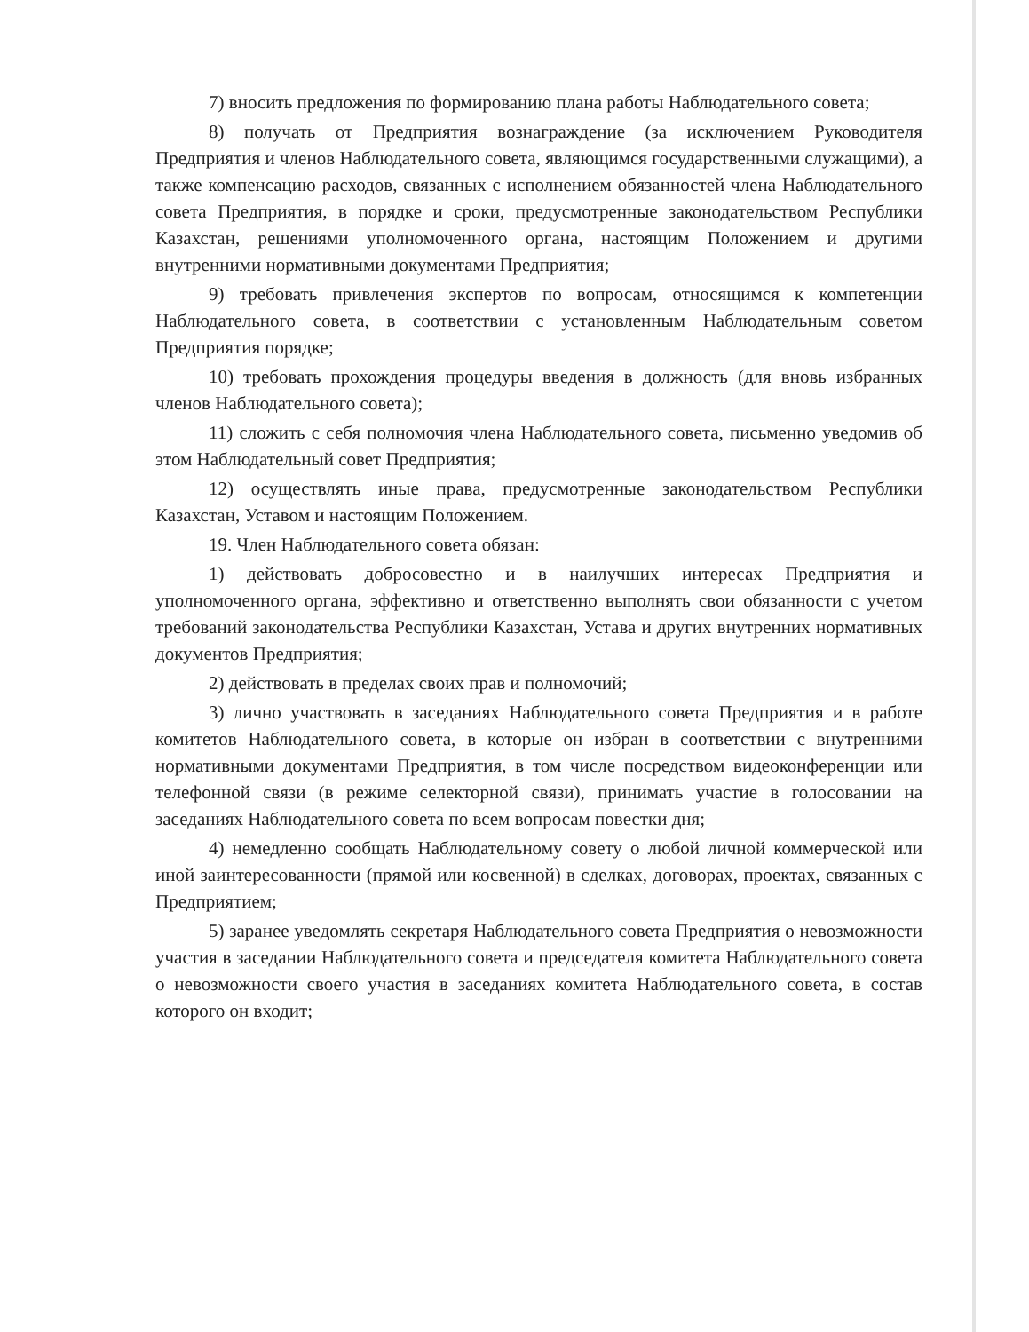7) вносить предложения по формированию плана работы Наблюдательного совета;
8) получать от Предприятия вознаграждение (за исключением Руководителя Предприятия и членов Наблюдательного совета, являющимся государственными служащими), а также компенсацию расходов, связанных с исполнением обязанностей члена Наблюдательного совета Предприятия, в порядке и сроки, предусмотренные законодательством Республики Казахстан, решениями уполномоченного органа, настоящим Положением и другими внутренними нормативными документами Предприятия;
9) требовать привлечения экспертов по вопросам, относящимся к компетенции Наблюдательного совета, в соответствии с установленным Наблюдательным советом Предприятия порядке;
10) требовать прохождения процедуры введения в должность (для вновь избранных членов Наблюдательного совета);
11) сложить с себя полномочия члена Наблюдательного совета, письменно уведомив об этом Наблюдательный совет Предприятия;
12) осуществлять иные права, предусмотренные законодательством Республики Казахстан, Уставом и настоящим Положением.
19. Член Наблюдательного совета обязан:
1) действовать добросовестно и в наилучших интересах Предприятия и уполномоченного органа, эффективно и ответственно выполнять свои обязанности с учетом требований законодательства Республики Казахстан, Устава и других внутренних нормативных документов Предприятия;
2) действовать в пределах своих прав и полномочий;
3) лично участвовать в заседаниях Наблюдательного совета Предприятия и в работе комитетов Наблюдательного совета, в которые он избран в соответствии с внутренними нормативными документами Предприятия, в том числе посредством видеоконференции или телефонной связи (в режиме селекторной связи), принимать участие в голосовании на заседаниях Наблюдательного совета по всем вопросам повестки дня;
4) немедленно сообщать Наблюдательному совету о любой личной коммерческой или иной заинтересованности (прямой или косвенной) в сделках, договорах, проектах, связанных с Предприятием;
5) заранее уведомлять секретаря Наблюдательного совета Предприятия о невозможности участия в заседании Наблюдательного совета и председателя комитета Наблюдательного совета о невозможности своего участия в заседаниях комитета Наблюдательного совета, в состав которого он входит;